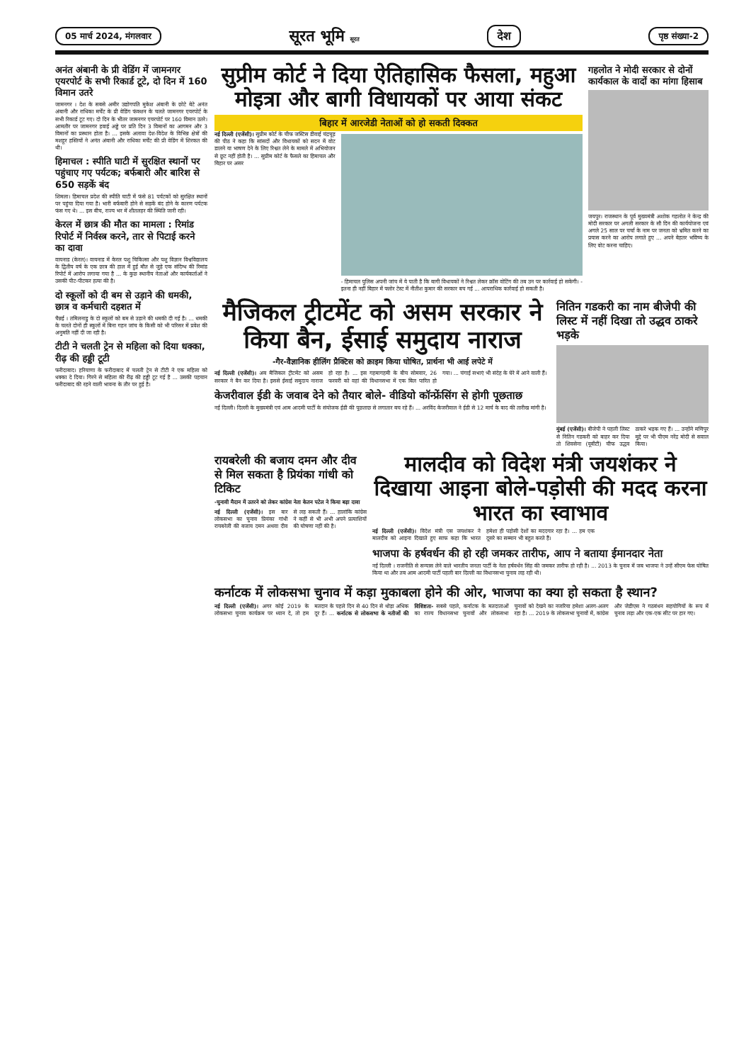05 मार्च 2024, मंगलवार सूरत भूमि सूरत देश पृष्ठ संख्या-2
अनंत अंबानी के प्री वेडिंग में जामनगर एयरपोर्ट के सभी रिकार्ड टूटे, दो दिन में 160 विमान उतरे
जामनगर । देश के सबसे अमीर उद्योगपति मुकेश अंबानी के छोटे बेटे अनंत अंबानी और राधिका मर्चेंट के प्री वेडिंग फंक्शन के चलते जामनगर एयरपोर्ट के सभी रिकार्ड टूट गए। दो दिन के भीतर जामनगर एयरपोर्ट पर 160 विमान उतरे। आमतौर पर जामनगर हवाई अड्डे पर प्रति दिन 3 विमानों का आगमन और 3 विमानों का प्रस्थान होता है। ... इसके अलावा देश-विदेश के विभिन्न क्षेत्रों की मशहूर हस्तियों ने अनंत अंबानी और राधिका मर्चेंट की प्री वेडिंग में शिरकत की थी।
हिमाचल : स्पीति घाटी में सुरक्षित स्थानों पर पहुंचाए गए पर्यटक; बर्फबारी और बारिश से 650 सड़कें बंद
शिमला। हिमाचल प्रदेश की स्पीति घाटी में फंसे 81 पर्यटकों को सुरक्षित स्थानों पर पहुंचा दिया गया है। भारी बर्फबारी होने से सड़कें बंद होने के कारण पर्यटक फंस गए थे। ... इस बीच, राज्य भर में शीतलहर की स्थिति जारी रही।
केरल में छात्र की मौत का मामला : रिमांड रिपोर्ट में निर्वस्त्र करने, तार से पिटाई करने का दावा
वायनाड (केरल)। वायनाड में केरल पशु चिकित्सा और पशु विज्ञान विश्वविद्यालय के द्वितीय वर्ष के एक छात्र की हाल में हुई मौत से जुड़े एक संदिग्ध की रिमांड रिपोर्ट में आरोप लगाया गया है ... के कुछ स्थानीय नेताओं और कार्यकर्ताओं ने उसकी पीट-पीटकर हत्या की है।
दो स्कूलों को दी बम से उड़ाने की धमकी, छात्र व कर्मचारी दहशत में
चैन्नई । तमिलनाडु के दो स्कूलों को बम से उड़ाने की धमकी दी गई है। ... धमकी के चलते दोनों ही स्कूलों में बिना गहन जांच के किसी को भी परिसर में प्रवेश की अनुमति नहीं दी जा रही है।
टीटी ने चलती ट्रेन से महिला को दिया धक्का, रीढ़ की हड्डी टूटी
फरीदाबाद। हरियाणा के फरीदाबाद में चलती ट्रेन से टीटी ने एक महिला को धक्का दे दिया। गिरने से महिला की रीढ़ की हड्डी टूट गई है ... उसकी पहचान फरीदाबाद की रहने वाली भावना के तौर पर हुई है।
सुप्रीम कोर्ट ने दिया ऐतिहासिक फैसला, महुआ मोइत्रा और बागी विधायकों पर आया संकट
बिहार में आरजेडी नेताओं को हो सकती दिक्कत
नई दिल्ली (एजेंसी)। सुप्रीम कोर्ट के चीफ जस्टिस डीवाई चंद्रचूड़ की पीठ ने कहा कि सांसदों और विधायकों को सदन में वोट डालने या भाषण देने के लिए रिश्वत लेने के मामले में अभियोजन से छूट नहीं होती है। ... सुप्रीम कोर्ट के फैसले का हिमाचल और बिहार पर असर
- हिमाचल पुलिस अपनी जांच में ये पाती है कि बागी विधायकों ने रिश्वत लेकर क्रॉस वोटिंग की तब उन पर कार्रवाई हो सकेगी। - इतना ही नहीं बिहार में फ्लोर टेस्ट में नीतीश कुमार की सरकार बच गई ... आपराधिक कार्रवाई हो सकती है।
गहलोत ने मोदी सरकार से दोनों कार्यकाल के वादों का मांगा हिसाब
जयपुर। राजस्थान के पूर्व मुख्यमंत्री अशोक गहलोत ने केन्द्र की मोदी सरकार पर अगली सरकार के सौ दिन की कार्ययोजना एवं अगले 25 साल पर चर्चा के नाम पर जनता को भ्रमित करने का प्रयास करने का आरोप लगाते हुए ... अपने बेहतर भविष्य के लिए वोट करना चाहिए।
मैजिकल ट्रीटमेंट को असम सरकार ने किया बैन, ईसाई समुदाय नाराज
-गैर-वैज्ञानिक हीलिंग प्रैक्टिस को क्राइम किया घोषित, प्रार्थना भी आई लपेटे में
नई दिल्ली (एजेंसी)। अब मैजिकल ट्रीटमेंट को असम सरकार ने बैन कर दिया है। इससे ईसाई समुदाय नाराज हो रहा है। ... इस गहमागहमी के बीच सोमवार, 26 फरवरी को वहां की विधानसभा में एक बिल पारित हो गया। ... चंगाई सभाएं भी संदेह के घेरे में आने वाली हैं।
केजरीवाल ईडी के जवाब देने को तैयार बोले- वीडियो कॉन्फ्रेंसिंग से होगी पूछताछ
नई दिल्ली। दिल्ली के मुख्यमंत्री एवं आम आदमी पार्टी के संयोजक ईडी की पूछताछ से लगातार बच रहे हैं। ... अरविंद केजरीवाल ने ईडी से 12 मार्च के बाद की तारीख मांगी है।
नितिन गडकरी का नाम बीजेपी की लिस्ट में नहीं दिखा तो उद्धव ठाकरे भड़के
मुंबई (एजेंसी)। बीजेपी ने पहली लिस्ट से नितिन गडकरी को बाहर कर दिया तो शिवसेना (यूबीटी) चीफ उद्धव ठाकरे भड़क गए हैं। ... उन्होंने मणिपुर मुद्दे पर भी पीएम नरेंद्र मोदी से सवाल किया।
रायबरेली की बजाय दमन और दीव से मिल सकता है प्रियंका गांधी को टिकिट
-चुनावी मैदान में उतरने को लेकर कांग्रेस नेता केतन पटेल ने किया बड़ा दावा
नई दिल्ली (एजेंसी)। इस बार लोकसभा का चुनाव प्रियंका गांधी रायबरेली की बजाय दमन अथवा दीव से लड़ सकती हैं। ... हालांकि कांग्रेस ने कहीं से भी अभी अपने प्रत्याशियों की घोषणा नहीं की है।
मालदीव को विदेश मंत्री जयशंकर ने दिखाया आइना बोले-पड़ोसी की मदद करना भारत का स्वाभाव
नई दिल्ली (एजेंसी)। विदेश मंत्री एस जयशंकर ने मालदीव को आइना दिखाते हुए साफ कहा कि भारत हमेशा ही पड़ोसी देशों का मददगार रहा है। ... हम एक दूसरे का सम्मान भी बहुत करते हैं।
भाजपा के हर्षवर्धन की हो रही जमकर तारीफ, आप ने बताया ईमानदार नेता
नई दिल्ली । राजनीति से सन्यास लेने वाले भारतीय जनता पार्टी के नेता हर्षवर्धन सिंह की जमकर तारीफ हो रही है। ... 2013 के चुनाव में जब भाजपा ने उन्हें सीएम फेस घोषित किया था और तब आम आदमी पार्टी पहली बार दिल्ली का विधानसभा चुनाव लड़ रही थी।
कर्नाटक में लोकसभा चुनाव में कड़ा मुकाबला होने की ओर, भाजपा का क्या हो सकता है स्थान?
नई दिल्ली (एजेंसी)। अगर कोई 2019 के लोकसभा चुनाव कार्यक्रम पर ध्यान दे, तो हम मतदान के पहले दिन से 40 दिन से थोड़ा अधिक दूर हैं। ... कर्नाटक से लोकसभा के नतीजों की विशिष्टता- सबसे पहले, कर्नाटक के मतदाताओं का राज्य विधानसभा चुनावों और लोकसभा चुनावों को देखने का नजरिया हमेशा अलग-अलग रहा है। ... 2019 के लोकसभा चुनावों में, कांग्रेस और जेडीएस ने गठबंधन सहयोगियों के रूप में चुनाव लड़ा और एक-एक सीट पर हार गए।